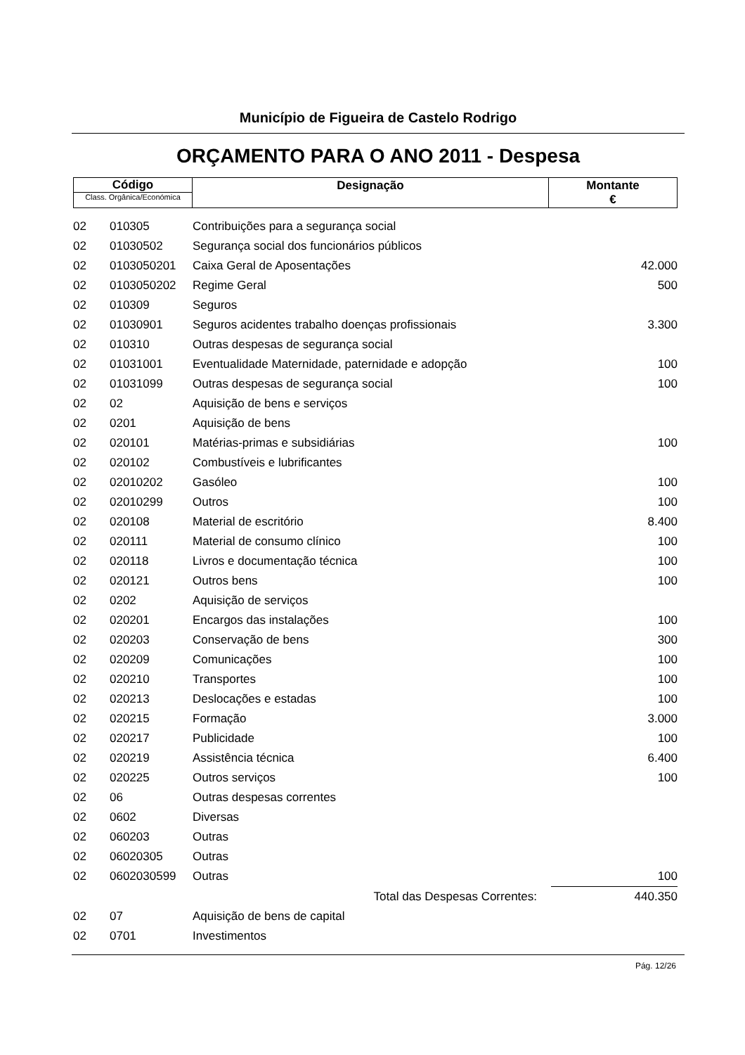Município de Figueira de Castelo Rodrigo
ORÇAMENTO PARA O ANO 2011 - Despesa
| Código Class. Orgânica/Económica | Designação | Montante € |
| 02 | 010305 | Contribuições para a segurança social | | |
| 02 | 01030502 | Segurança social dos funcionários públicos | | |
| 02 | 0103050201 | Caixa Geral de Aposentações | | 42.000 |
| 02 | 0103050202 | Regime Geral | | 500 |
| 02 | 010309 | Seguros | | |
| 02 | 01030901 | Seguros acidentes trabalho doenças profissionais | | 3.300 |
| 02 | 010310 | Outras despesas de segurança social | | |
| 02 | 01031001 | Eventualidade Maternidade, paternidade e adopção | | 100 |
| 02 | 01031099 | Outras despesas de segurança social | | 100 |
| 02 | 02 | Aquisição de bens e serviços | | |
| 02 | 0201 | Aquisição de bens | | |
| 02 | 020101 | Matérias-primas e subsidiárias | | 100 |
| 02 | 020102 | Combustíveis e lubrificantes | | |
| 02 | 02010202 | Gasóleo | | 100 |
| 02 | 02010299 | Outros | | 100 |
| 02 | 020108 | Material de escritório | | 8.400 |
| 02 | 020111 | Material de consumo clínico | | 100 |
| 02 | 020118 | Livros e documentação técnica | | 100 |
| 02 | 020121 | Outros bens | | 100 |
| 02 | 0202 | Aquisição de serviços | | |
| 02 | 020201 | Encargos das instalações | | 100 |
| 02 | 020203 | Conservação de bens | | 300 |
| 02 | 020209 | Comunicações | | 100 |
| 02 | 020210 | Transportes | | 100 |
| 02 | 020213 | Deslocações e estadas | | 100 |
| 02 | 020215 | Formação | | 3.000 |
| 02 | 020217 | Publicidade | | 100 |
| 02 | 020219 | Assistência técnica | | 6.400 |
| 02 | 020225 | Outros serviços | | 100 |
| 02 | 06 | Outras despesas correntes | | |
| 02 | 0602 | Diversas | | |
| 02 | 060203 | Outras | | |
| 02 | 06020305 | Outras | | |
| 02 | 0602030599 | Outras | | 100 |
| | | Total das Despesas Correntes: | | 440.350 |
| 02 | 07 | Aquisição de bens de capital | | |
| 02 | 0701 | Investimentos | | |
Pág. 12/26